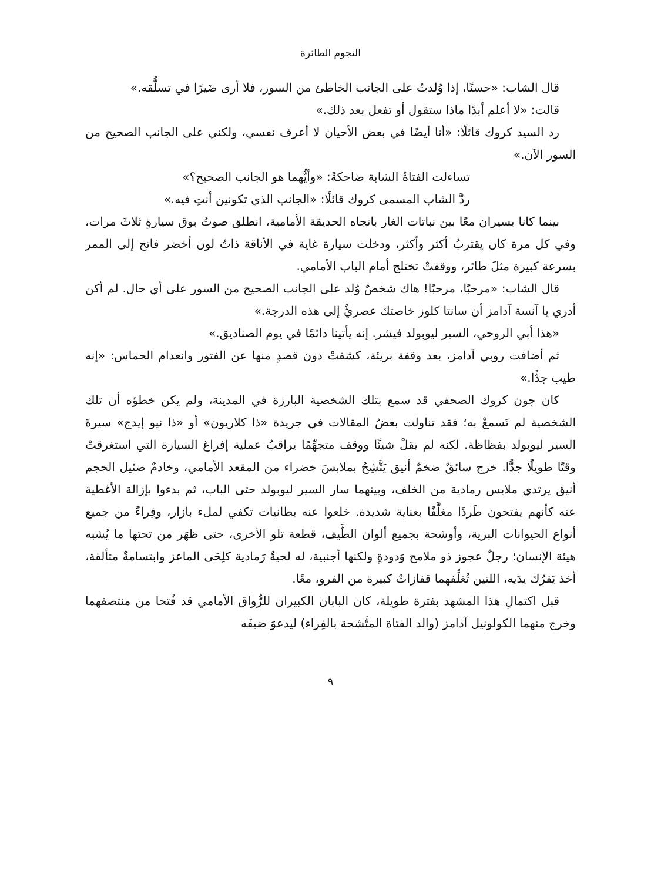النجوم الطائرة
قال الشاب: «حسنًا، إذا وُلدتُ على الجانب الخاطئ من السور، فلا أرى ضَيرًا في تسلُّقه.»
قالت: «لا أعلم أبدًا ماذا ستقول أو تفعل بعد ذلك.»
رد السيد كروك قائلًا: «أنا أيضًا في بعض الأحيان لا أعرف نفسي، ولكني على الجانب الصحيح من السور الآن.»
تساءلت الفتاةُ الشابة ضاحكةً: «وأيُّهما هو الجانب الصحيح؟»
ردَّ الشاب المسمى كروك قائلًا: «الجانب الذي تكونين أنتِ فيه.»
بينما كانا يسيران معًا بين نباتات الغار باتجاه الحديقة الأمامية، انطلق صوتُ بوق سيارةٍ ثلاثَ مرات، وفي كل مرة كان يقتربُ أكثر وأكثر، ودخلت سيارة غاية في الأناقة ذاتُ لون أخضر فاتح إلى الممر بسرعة كبيرة مثلَ طائر، ووقفتْ تختلج أمام الباب الأمامي.
قال الشاب: «مرحبًا، مرحبًا! هاك شخصٌ وُلد على الجانب الصحيح من السور على أي حال. لم أكن أدري يا آنسة آدامز أن سانتا كلوز خاصتك عصريٌّ إلى هذه الدرجة.»
«هذا أبي الروحي، السير ليوبولد فيشر. إنه يأتينا دائمًا في يوم الصناديق.»
ثم أضافت روبي آدامز، بعد وقفة بريئة، كشفتْ دون قصدٍ منها عن الفتور وانعدام الحماس: «إنه طيب جدًّا.»
كان جون كروك الصحفي قد سمع بتلك الشخصية البارزة في المدينة، ولم يكن خطؤه أن تلك الشخصية لم تَسمعْ به؛ فقد تناولت بعضُ المقالات في جريدة «ذا كلاريون» أو «ذا نيو إيدج» سيرةَ السير ليوبولد بفظاظة. لكنه لم يقلْ شيئًا ووقف متجهِّمًا يراقبُ عملية إفراغ السيارة التي استغرقتْ وقتًا طويلًا جدًّا. خرج سائقٌ ضخمٌ أنيق يَتَّشِحُ بملابسَ خضراء من المقعد الأمامي، وخادمٌ ضئيل الحجم أنيق يرتدي ملابس رمادية من الخلف، وبينهما سار السير ليوبولد حتى الباب، ثم بدءوا بإزالة الأغطية عنه كأنهم يفتحون طَردًا مغلَّفًا بعناية شديدة. خلعوا عنه بطانيات تكفي لملء بازار، وفِراءً من جميع أنواع الحيوانات البرية، وأوشحة بجميع ألوان الطَّيف، قطعة تلو الأخرى، حتى ظهَر من تحتها ما يُشبه هيئة الإنسان؛ رجلٌ عجوز ذو ملامح وَدودةٍ ولكنها أجنبية، له لحيةٌ رَمادية كلِحَى الماعز وابتسامةٌ متألقة، أخذ يَفرُك يدَيه، اللتين تُغلِّفهما قفازاتٌ كبيرة من الفرو، معًا.
قبل اكتمالِ هذا المشهد بفترة طويلة، كان البابان الكبيران للرُّواق الأمامي قد فُتحا من منتصفهما وخرج منهما الكولونيل آدامز (والد الفتاة المتَّشحة بالفِراء) ليدعوَ ضيفَه
٩